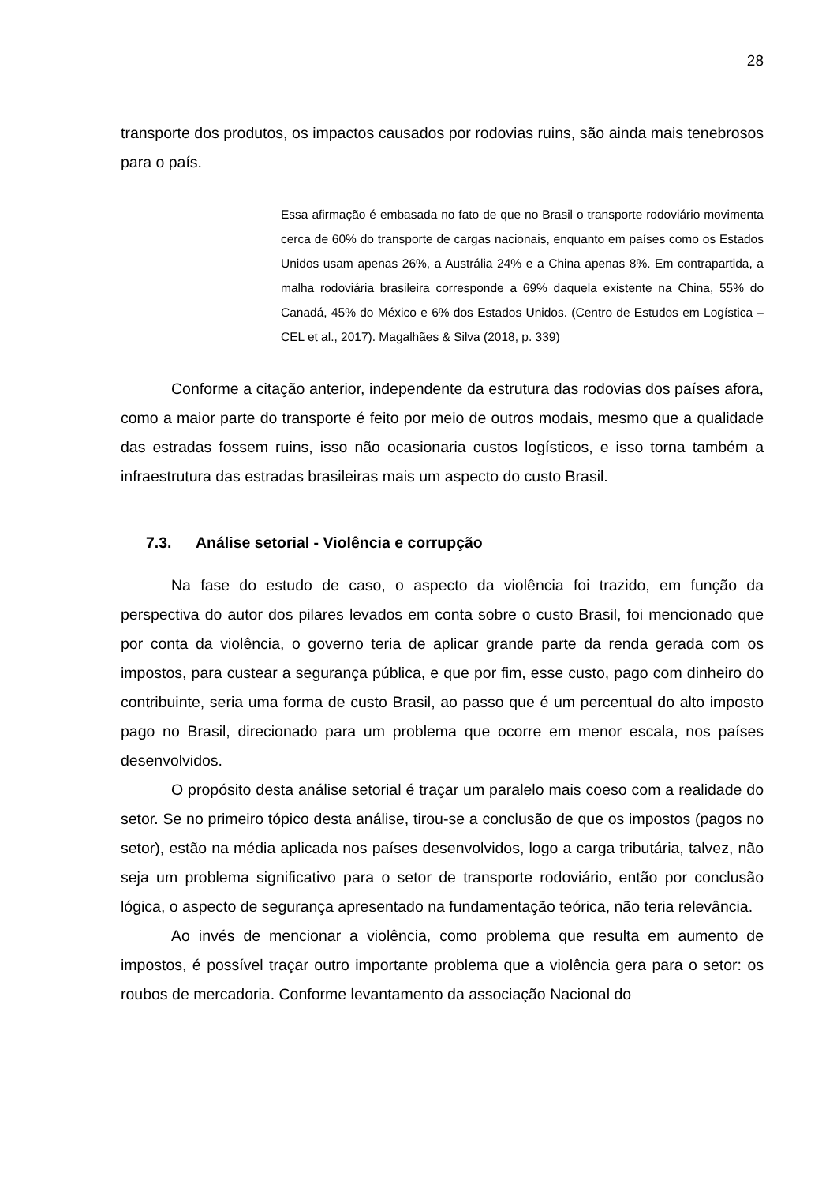28
transporte dos produtos, os impactos causados por rodovias ruins, são ainda mais tenebrosos para o país.
Essa afirmação é embasada no fato de que no Brasil o transporte rodoviário movimenta cerca de 60% do transporte de cargas nacionais, enquanto em países como os Estados Unidos usam apenas 26%, a Austrália 24% e a China apenas 8%. Em contrapartida, a malha rodoviária brasileira corresponde a 69% daquela existente na China, 55% do Canadá, 45% do México e 6% dos Estados Unidos. (Centro de Estudos em Logística – CEL et al., 2017). Magalhães & Silva (2018, p. 339)
Conforme a citação anterior, independente da estrutura das rodovias dos países afora, como a maior parte do transporte é feito por meio de outros modais, mesmo que a qualidade das estradas fossem ruins, isso não ocasionaria custos logísticos, e isso torna também a infraestrutura das estradas brasileiras mais um aspecto do custo Brasil.
7.3. Análise setorial - Violência e corrupção
Na fase do estudo de caso, o aspecto da violência foi trazido, em função da perspectiva do autor dos pilares levados em conta sobre o custo Brasil, foi mencionado que por conta da violência, o governo teria de aplicar grande parte da renda gerada com os impostos, para custear a segurança pública, e que por fim, esse custo, pago com dinheiro do contribuinte, seria uma forma de custo Brasil, ao passo que é um percentual do alto imposto pago no Brasil, direcionado para um problema que ocorre em menor escala, nos países desenvolvidos.
O propósito desta análise setorial é traçar um paralelo mais coeso com a realidade do setor. Se no primeiro tópico desta análise, tirou-se a conclusão de que os impostos (pagos no setor), estão na média aplicada nos países desenvolvidos, logo a carga tributária, talvez, não seja um problema significativo para o setor de transporte rodoviário, então por conclusão lógica, o aspecto de segurança apresentado na fundamentação teórica, não teria relevância.
Ao invés de mencionar a violência, como problema que resulta em aumento de impostos, é possível traçar outro importante problema que a violência gera para o setor: os roubos de mercadoria. Conforme levantamento da associação Nacional do